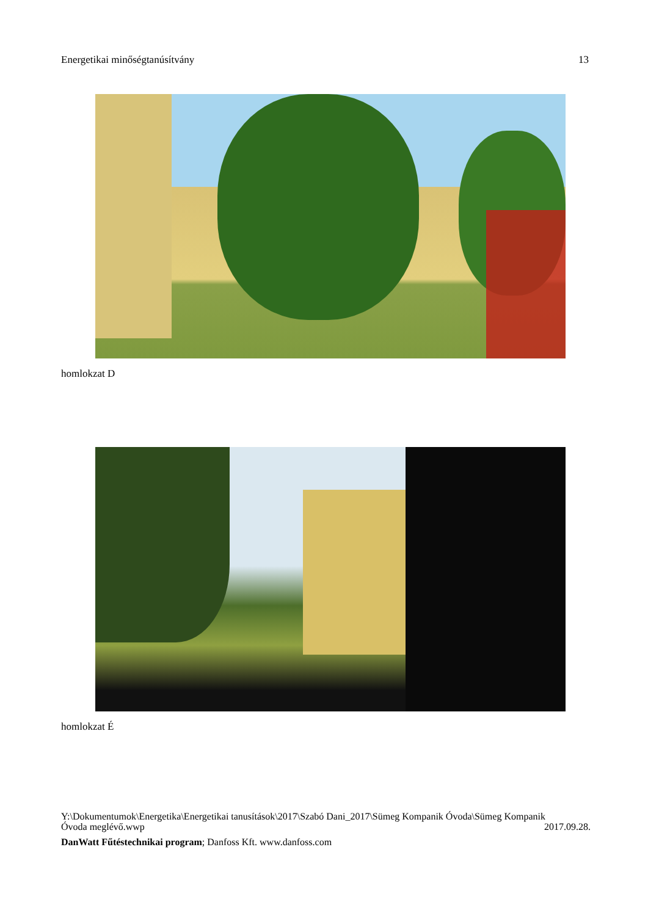Energetikai minőségtanúsítvány 13
homlokzat D
homlokzat É
Y:\Dokumentumok\Energetika\Energetikai tanusítások\2017\Szabó Dani_2017\Sümeg Kompanik Óvoda\Sümeg Kompanik
Óvoda meglévő.wwp 2017.09.28.
DanWatt Fűtéstechnikai program; Danfoss Kft. www.danfoss.com